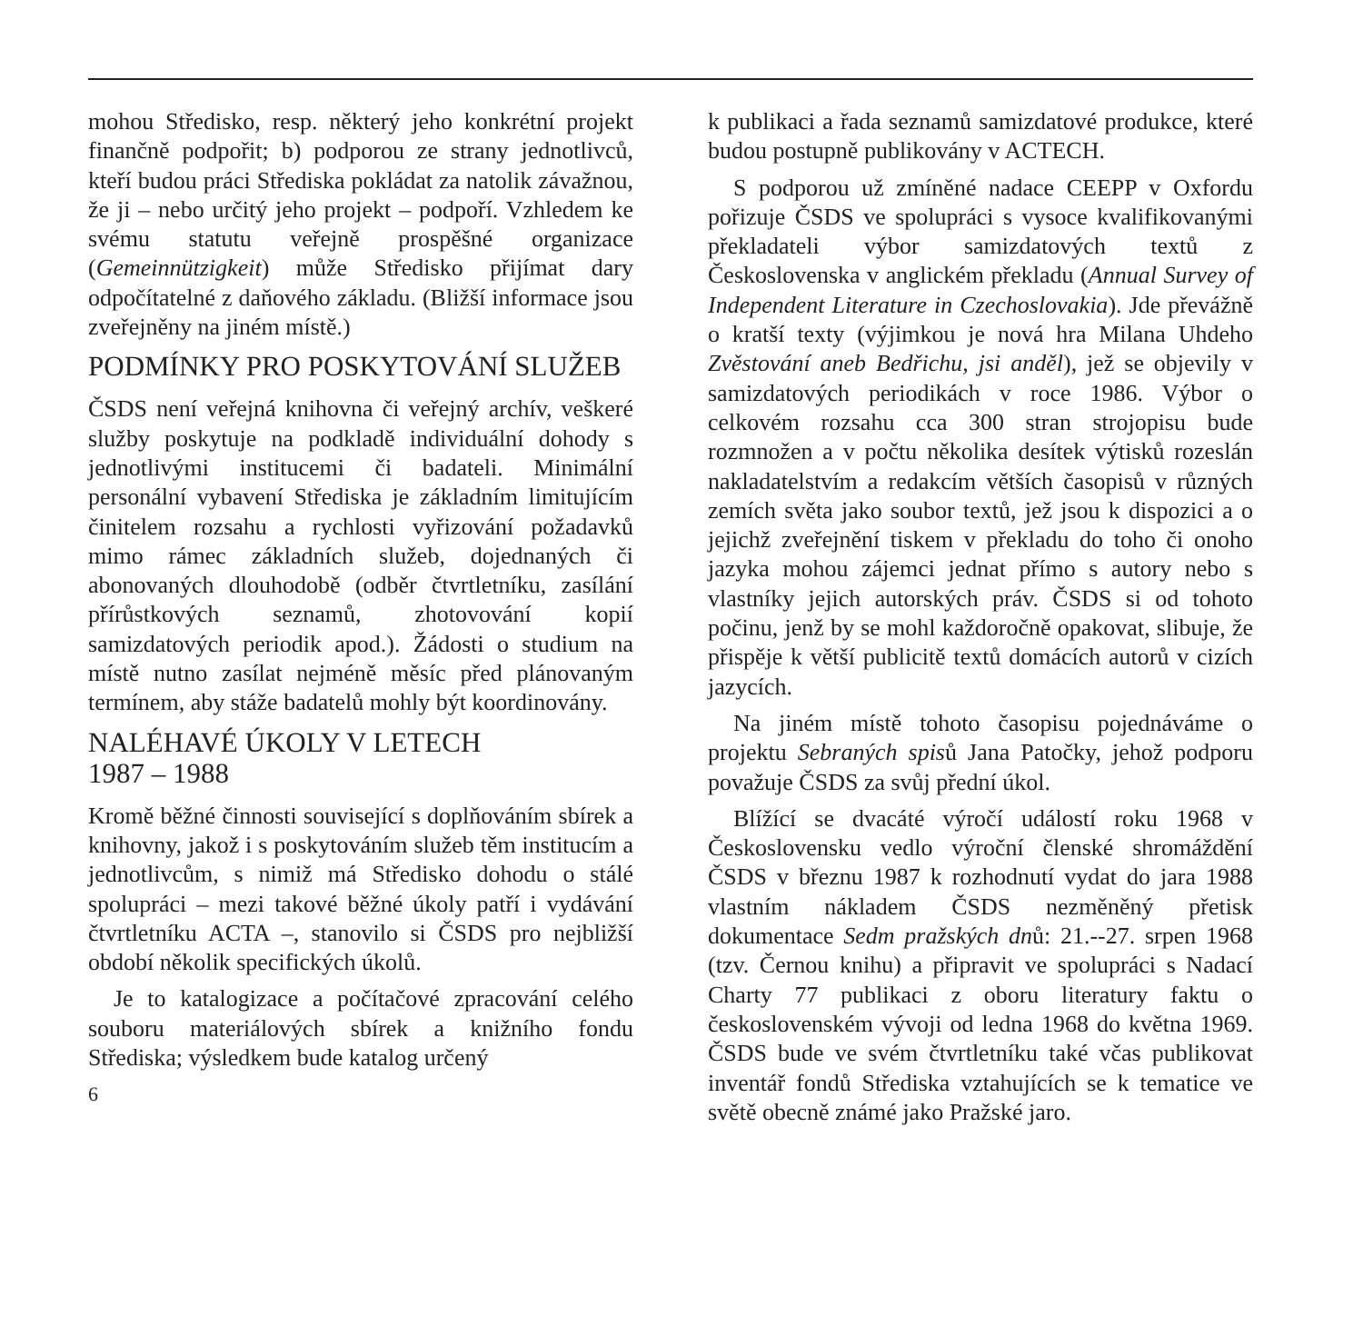mohou Středisko, resp. některý jeho konkrétní projekt finančně podpořit; b) podporou ze strany jednotlivců, kteří budou práci Střediska pokládat za natolik závažnou, že ji – nebo určitý jeho projekt – podpoří. Vzhledem ke svému statutu veřejně prospěšné organizace (Gemeinnützigkeit) může Středisko přijímat dary odpočítatelné z daňového základu. (Bližší informace jsou zveřejněny na jiném místě.)
PODMÍNKY PRO POSKYTOVÁNÍ SLUŽEB
ČSDS není veřejná knihovna či veřejný archív, veškeré služby poskytuje na podkladě individuální dohody s jednotlivými institucemi či badateli. Minimální personální vybavení Střediska je základním limitujícím činitelem rozsahu a rychlosti vyřizování požadavků mimo rámec základních služeb, dojednaných či abonovaných dlouhodobě (odběr čtvrtletníku, zasílání přírůstkových seznamů, zhotovování kopií samizdatových periodik apod.). Žádosti o studium na místě nutno zasílat nejméně měsíc před plánovaným termínem, aby stáže badatelů mohly být koordinovány.
NALÉHAVÉ ÚKOLY V LETECH
1987 – 1988
Kromě běžné činnosti související s doplňováním sbírek a knihovny, jakož i s poskytováním služeb těm institucím a jednotlivcům, s nimiž má Středisko dohodu o stálé spolupráci – mezi takové běžné úkoly patří i vydávání čtvrtletníku ACTA –, stanovilo si ČSDS pro nejbližší období několik specifických úkolů.
Je to katalogizace a počítačové zpracování celého souboru materiálových sbírek a knižního fondu Střediska; výsledkem bude katalog určený
6
k publikaci a řada seznamů samizdatové produkce, které budou postupně publikovány v ACTECH.
S podporou už zmíněné nadace CEEPP v Oxfordu pořizuje ČSDS ve spolupráci s vysoce kvalifikovanými překladateli výbor samizdatových textů z Československa v anglickém překladu (Annual Survey of Independent Literature in Czechoslovakia). Jde převážně o kratší texty (výjimkou je nová hra Milana Uhdeho Zvěstování aneb Bedřichu, jsi anděl), jež se objevily v samizdatových periodikách v roce 1986. Výbor o celkovém rozsahu cca 300 stran strojopisu bude rozmnožen a v počtu několika desítek výtisků rozeslán nakladatelstvím a redakcím větších časopisů v různých zemích světa jako soubor textů, jež jsou k dispozici a o jejichž zveřejnění tiskem v překladu do toho či onoho jazyka mohou zájemci jednat přímo s autory nebo s vlastníky jejich autorských práv. ČSDS si od tohoto počinu, jenž by se mohl každoročně opakovat, slibuje, že přispěje k větší publicitě textů domácích autorů v cizích jazycích.
Na jiném místě tohoto časopisu pojednáváme o projektu Sebraných spisů Jana Patočky, jehož podporu považuje ČSDS za svůj přední úkol.
Blížící se dvacáté výročí událostí roku 1968 v Československu vedlo výroční členské shromáždění ČSDS v březnu 1987 k rozhodnutí vydat do jara 1988 vlastním nákladem ČSDS nezměněný přetisk dokumentace Sedm pražských dnů: 21.--27. srpen 1968 (tzv. Černou knihu) a připravit ve spolupráci s Nadací Charty 77 publikaci z oboru literatury faktu o československém vývoji od ledna 1968 do května 1969. ČSDS bude ve svém čtvrtletníku také včas publikovat inventář fondů Střediska vztahujících se k tematice ve světě obecně známé jako Pražské jaro.